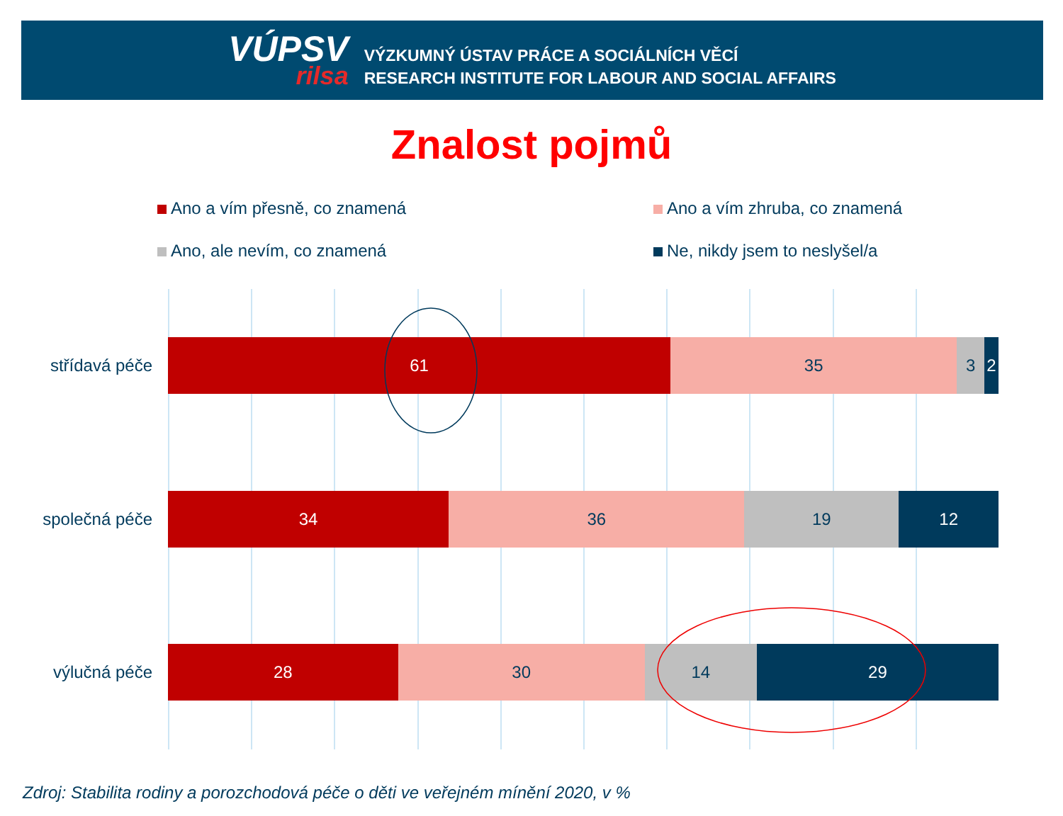VÚPSV
rilsa
VÝZKUMNÝ ÚSTAV PRÁCE A SOCIÁLNÍCH VĚCÍ
RESEARCH INSTITUTE FOR LABOUR AND SOCIAL AFFAIRS
Znalost pojmů
Ano a vím přesně, co znamená
Ano a vím zhruba, co znamená
Ano, ale nevím, co znamená
Ne, nikdy jsem to neslyšel/a
střídavá péče
61 35 3 2
společná péče
34 36 19 12
výlučná péče
28 30 14 29
Zdroj: Stabilita rodiny a porozchodová péče o děti ve veřejném mínění 2020, v %